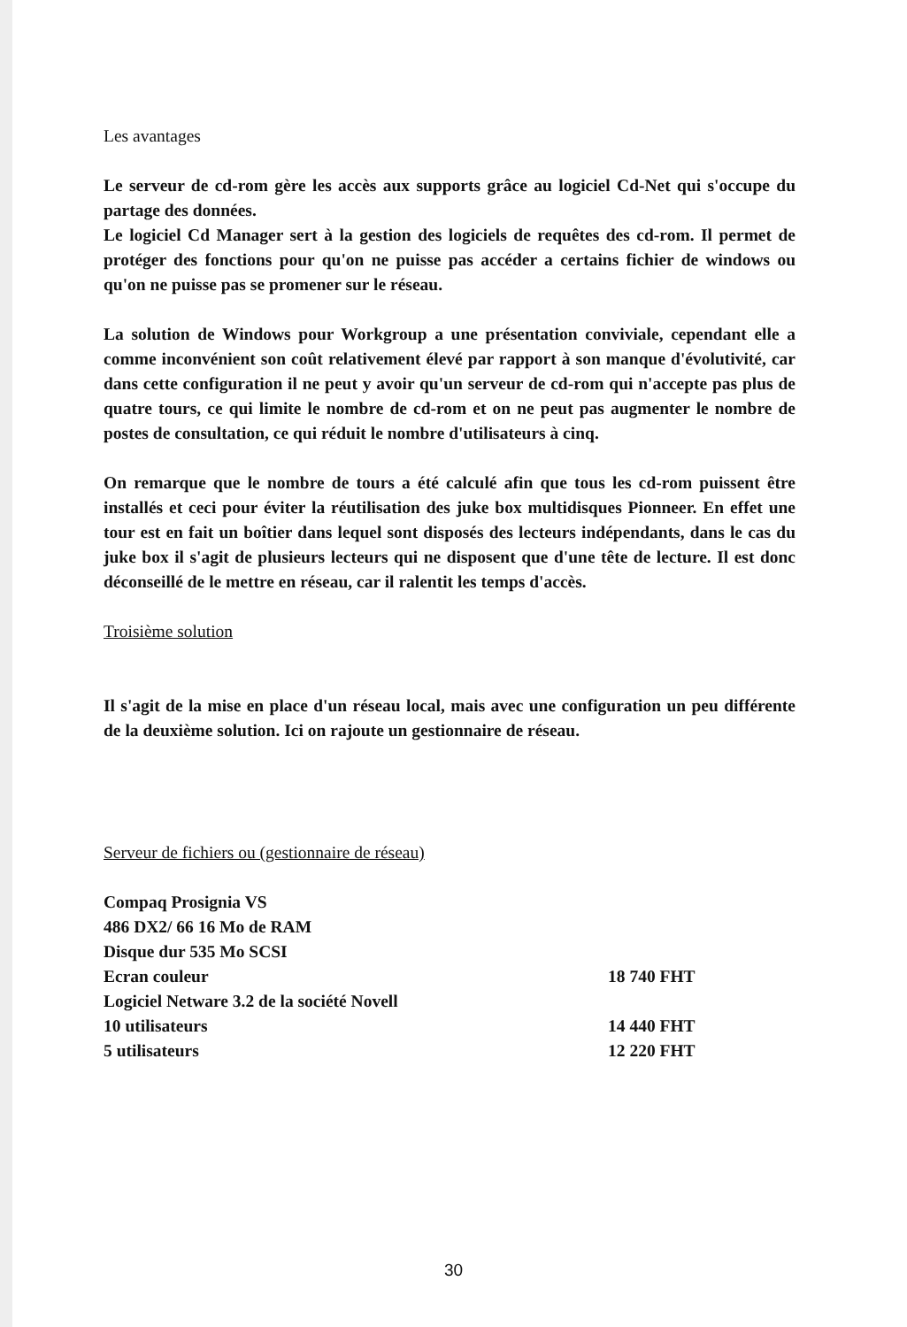Les avantages
Le serveur de cd-rom gère les accès aux supports grâce au logiciel Cd-Net qui s'occupe du partage des données.
Le logiciel Cd Manager sert à la gestion des logiciels de requêtes des cd-rom. Il permet de protéger des fonctions pour qu'on ne puisse pas accéder a certains fichier de windows ou qu'on ne puisse pas se promener sur le réseau.
La solution de Windows pour Workgroup a une présentation conviviale, cependant elle a comme inconvénient son coût relativement élevé par rapport à son manque d'évolutivité, car dans cette configuration il ne peut y avoir qu'un serveur de cd-rom qui n'accepte pas plus de quatre tours, ce qui limite le nombre de cd-rom et on ne peut pas augmenter le nombre de postes de consultation, ce qui réduit le nombre d'utilisateurs à cinq.
On remarque que le nombre de tours a été calculé afin que tous les cd-rom puissent être installés et ceci pour éviter la réutilisation des juke box multidisques Pionneer. En effet une tour est en fait un boîtier dans lequel sont disposés des lecteurs indépendants, dans le cas du juke box il s'agit de plusieurs lecteurs qui ne disposent que d'une tête de lecture. Il est donc déconseillé de le mettre en réseau, car il ralentit les temps d'accès.
Troisième solution
Il s'agit de la mise en place d'un réseau local, mais avec une configuration un peu différente de la deuxième solution. Ici on rajoute un gestionnaire de réseau.
Serveur de fichiers ou (gestionnaire de réseau)
Compaq Prosignia VS
486 DX2/ 66 16 Mo de RAM
Disque dur 535 Mo SCSI
Ecran couleur 18 740 FHT
Logiciel Netware 3.2 de la société Novell
10 utilisateurs 14 440 FHT
5 utilisateurs 12 220 FHT
30